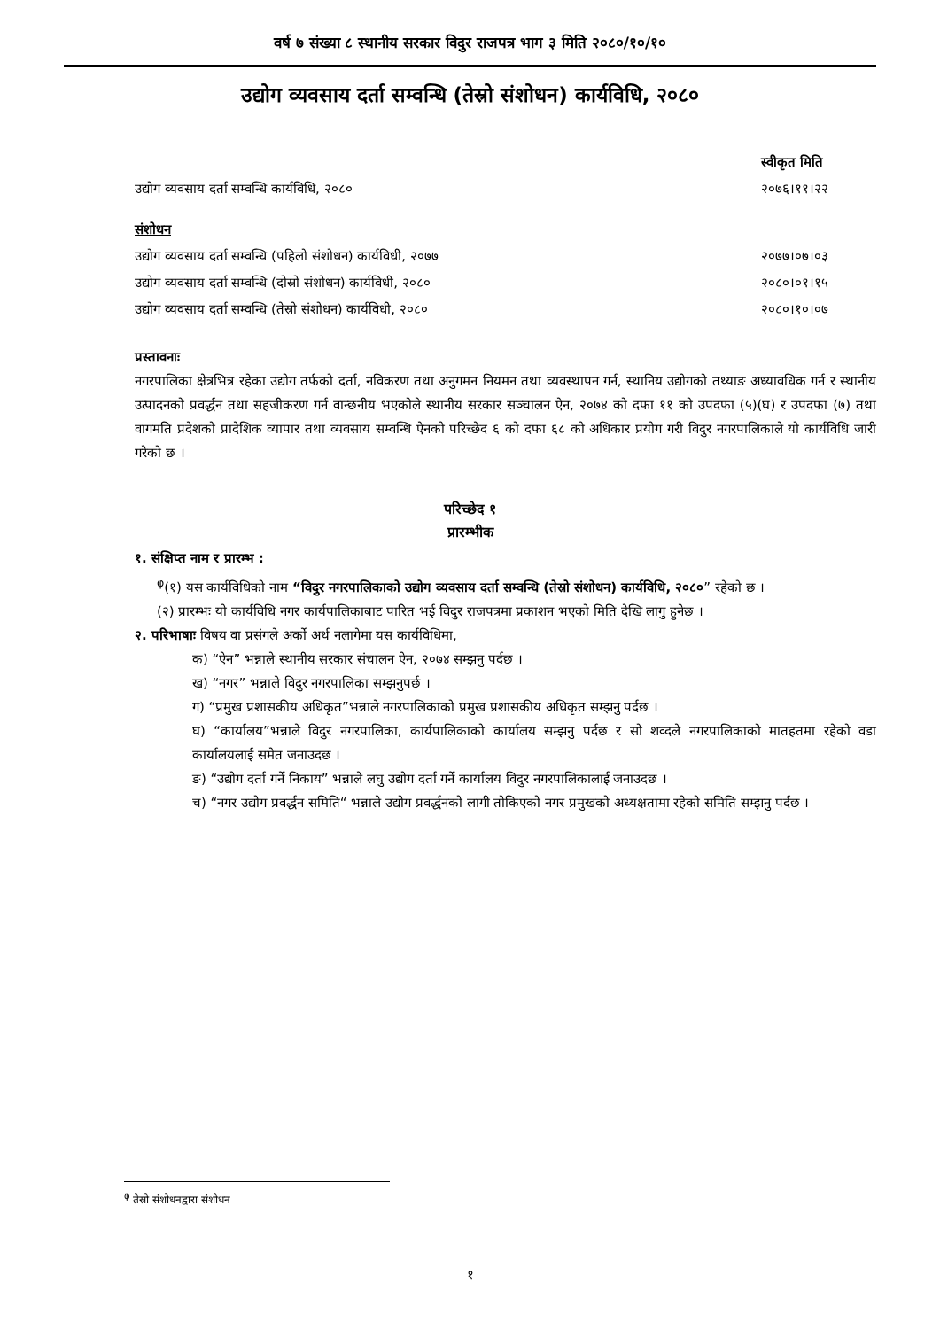वर्ष ७ संख्या ८ स्थानीय सरकार विदुर राजपत्र भाग ३ मिति २०८०/१०/१०
उद्योग व्यवसाय दर्ता सम्वन्धि (तेस्रो संशोधन) कार्यविधि, २०८०
स्वीकृत मिति
उद्योग व्यवसाय दर्ता सम्वन्धि कार्यविधि, २०८० २०७६।११।२२
संशोधन
उद्योग व्यवसाय दर्ता सम्वन्धि (पहिलो संशोधन) कार्यविधी, २०७७ २०७७।०७।०३
उद्योग व्यवसाय दर्ता सम्वन्धि (दोस्रो संशोधन) कार्यविधी, २०८० २०८०।०१।१५
उद्योग व्यवसाय दर्ता सम्वन्धि (तेस्रो संशोधन) कार्यविधी, २०८० २०८०।१०।०७
प्रस्तावनाः
नगरपालिका क्षेत्रभित्र रहेका उद्योग तर्फको दर्ता, नविकरण तथा अनुगमन नियमन तथा व्यवस्थापन गर्न, स्थानिय उद्योगको तथ्याङ अध्यावधिक गर्न र स्थानीय उत्पादनको प्रवर्द्धन तथा सहजीकरण गर्न वान्छनीय भएकोले स्थानीय सरकार सञ्चालन ऐन, २०७४ को दफा ११ को उपदफा (५)(घ) र उपदफा (७) तथा वागमति प्रदेशको प्रादेशिक व्यापार तथा व्यवसाय सम्वन्धि ऐनको परिच्छेद ६ को दफा ६८ को अधिकार प्रयोग गरी विदुर नगरपालिकाले यो कार्यविधि जारी गरेको छ ।
परिच्छेद १
प्रारम्भीक
१. संक्षिप्त नाम र प्रारम्भ :
<sup>φ</sup>(१) यस कार्यविधिको नाम “विदुर नगरपालिकाको उद्योग व्यवसाय दर्ता सम्वन्धि (तेस्रो संशोधन) कार्यविधि, २०८०” रहेको छ ।
(२) प्रारम्भः यो कार्यविधि नगर कार्यपालिकाबाट पारित भई विदुर राजपत्रमा प्रकाशन भएको मिति देखि लागु हुनेछ ।
२. परिभाषाः विषय वा प्रसंगले अर्को अर्थ नलागेमा यस कार्यविधिमा,
क) “ऐन” भन्नाले स्थानीय सरकार संचालन ऐन, २०७४ सम्झनु पर्दछ ।
ख) “नगर” भन्नाले विदुर नगरपालिका सम्झनुपर्छ ।
ग) “प्रमुख प्रशासकीय अधिकृत”भन्नाले नगरपालिकाको प्रमुख प्रशासकीय अधिकृत सम्झनु पर्दछ ।
घ) “कार्यालय”भन्नाले विदुर नगरपालिका, कार्यपालिकाको कार्यालय सम्झनु पर्दछ र सो शव्दले नगरपालिकाको मातहतमा रहेको वडा कार्यालयलाई समेत जनाउदछ ।
ङ) “उद्योग दर्ता गर्ने निकाय” भन्नाले लघु उद्योग दर्ता गर्ने कार्यालय विदुर नगरपालिकालाई जनाउदछ ।
च) “नगर उद्योग प्रवर्द्धन समिति“ भन्नाले उद्योग प्रवर्द्धनको लागी तोकिएको नगर प्रमुखको अध्यक्षतामा रहेको समिति सम्झनु पर्दछ ।
<sup>φ</sup> तेस्रो संशोधनद्वारा संशोधन
१